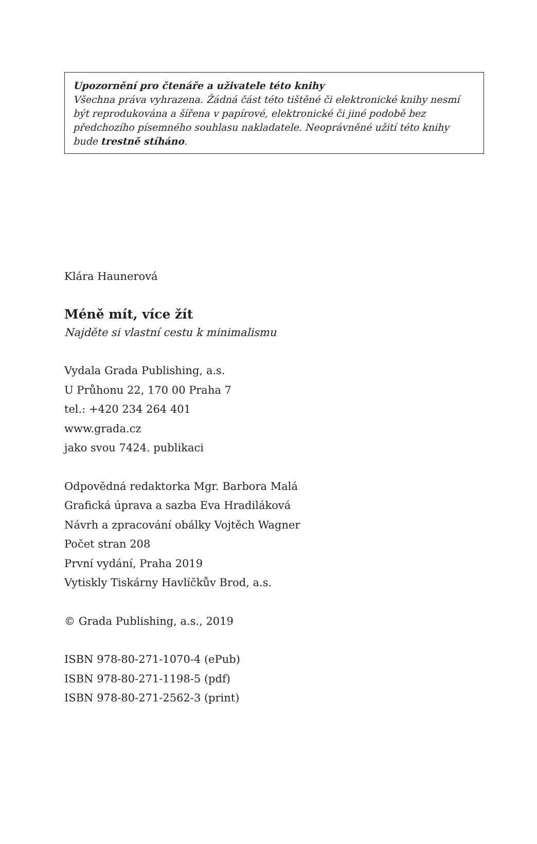Upozornění pro čtenáře a uživatele této knihy
Všechna práva vyhrazena. Žádná část této tištěné či elektronické knihy nesmí být reprodukována a šířena v papírové, elektronické či jiné podobě bez předchozího písemného souhlasu nakladatele. Neoprávněné užití této knihy bude trestně stíháno.
Klára Haunerová
Méně mít, více žít
Najděte si vlastní cestu k minimalismu
Vydala Grada Publishing, a.s.
U Průhonu 22, 170 00 Praha 7
tel.: +420 234 264 401
www.grada.cz
jako svou 7424. publikaci
Odpovědná redaktorka Mgr. Barbora Malá
Grafická úprava a sazba Eva Hradiláková
Návrh a zpracování obálky Vojtěch Wagner
Počet stran 208
První vydání, Praha 2019
Vytiskly Tiskárny Havlíčkův Brod, a.s.
© Grada Publishing, a.s., 2019
ISBN 978-80-271-1070-4 (ePub)
ISBN 978-80-271-1198-5 (pdf)
ISBN 978-80-271-2562-3 (print)